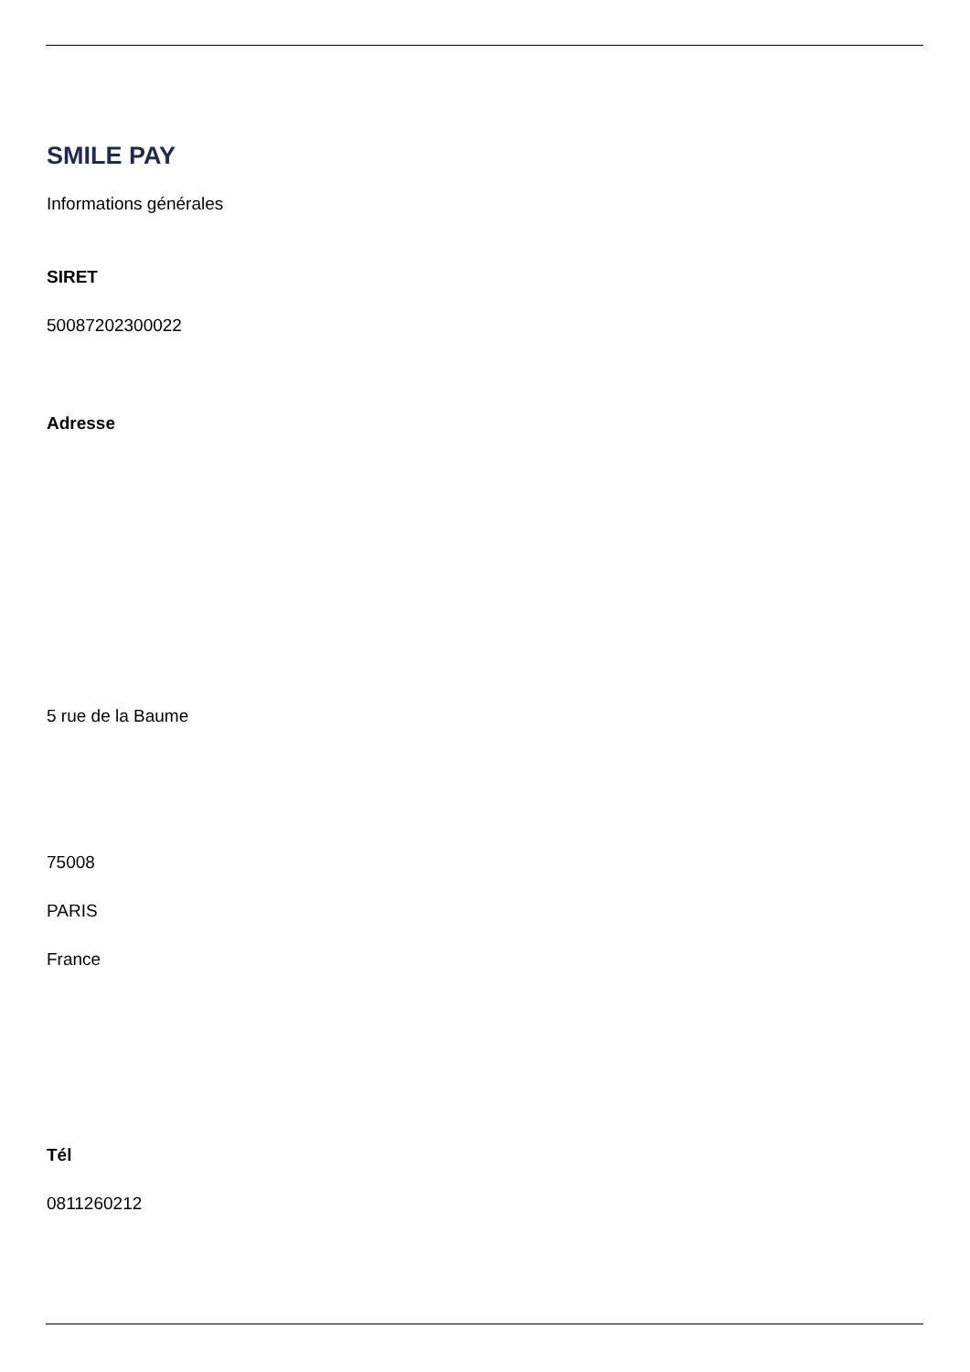SMILE PAY
Informations générales
SIRET
50087202300022
Adresse
5 rue de la Baume
75008
PARIS
France
Tél
0811260212